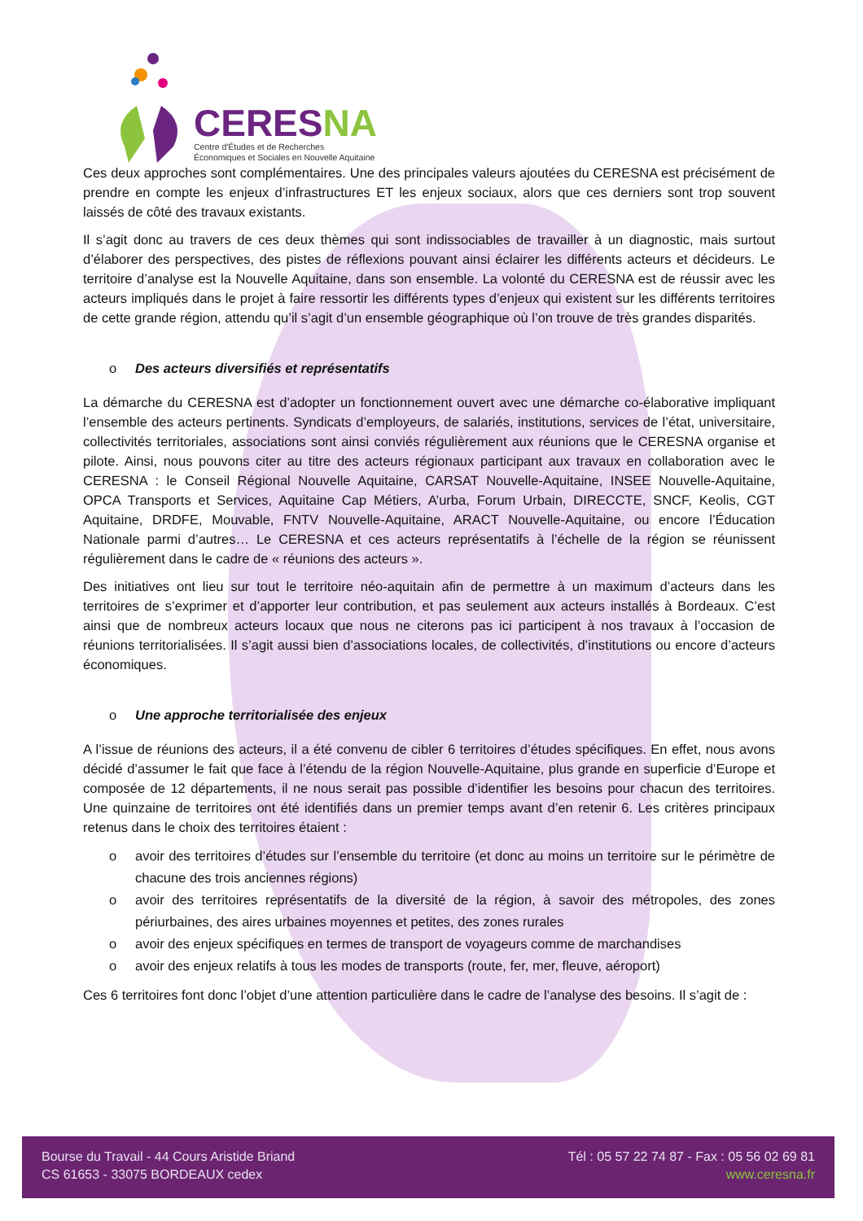CERESNA
Centre d'Études et de Recherches
Économiques et Sociales en Nouvelle Aquitaine
Ces deux approches sont complémentaires. Une des principales valeurs ajoutées du CERESNA est précisément de prendre en compte les enjeux d’infrastructures ET les enjeux sociaux, alors que ces derniers sont trop souvent laissés de côté des travaux existants.
Il s’agit donc au travers de ces deux thèmes qui sont indissociables de travailler à un diagnostic, mais surtout d’élaborer des perspectives, des pistes de réflexions pouvant ainsi éclairer les différents acteurs et décideurs. Le territoire d’analyse est la Nouvelle Aquitaine, dans son ensemble. La volonté du CERESNA est de réussir avec les acteurs impliqués dans le projet à faire ressortir les différents types d’enjeux qui existent sur les différents territoires de cette grande région, attendu qu’il s’agit d’un ensemble géographique où l’on trouve de très grandes disparités.
o Des acteurs diversifiés et représentatifs
La démarche du CERESNA est d’adopter un fonctionnement ouvert avec une démarche co-élaborative impliquant l’ensemble des acteurs pertinents. Syndicats d’employeurs, de salariés, institutions, services de l’état, universitaire, collectivités territoriales, associations sont ainsi conviés régulièrement aux réunions que le CERESNA organise et pilote. Ainsi, nous pouvons citer au titre des acteurs régionaux participant aux travaux en collaboration avec le CERESNA : le Conseil Régional Nouvelle Aquitaine, CARSAT Nouvelle-Aquitaine, INSEE Nouvelle-Aquitaine, OPCA Transports et Services, Aquitaine Cap Métiers, A’urba, Forum Urbain, DIRECCTE, SNCF, Keolis, CGT Aquitaine, DRDFE, Mouvable, FNTV Nouvelle-Aquitaine, ARACT Nouvelle-Aquitaine, ou encore l’Éducation Nationale parmi d’autres… Le CERESNA et ces acteurs représentatifs à l’échelle de la région se réunissent régulièrement dans le cadre de « réunions des acteurs ».
Des initiatives ont lieu sur tout le territoire néo-aquitain afin de permettre à un maximum d’acteurs dans les territoires de s’exprimer et d’apporter leur contribution, et pas seulement aux acteurs installés à Bordeaux. C’est ainsi que de nombreux acteurs locaux que nous ne citerons pas ici participent à nos travaux à l’occasion de réunions territorialisées. Il s’agit aussi bien d’associations locales, de collectivités, d’institutions ou encore d’acteurs économiques.
o Une approche territorialisée des enjeux
A l’issue de réunions des acteurs, il a été convenu de cibler 6 territoires d’études spécifiques. En effet, nous avons décidé d’assumer le fait que face à l’étendu de la région Nouvelle-Aquitaine, plus grande en superficie d’Europe et composée de 12 départements, il ne nous serait pas possible d’identifier les besoins pour chacun des territoires. Une quinzaine de territoires ont été identifiés dans un premier temps avant d’en retenir 6. Les critères principaux retenus dans le choix des territoires étaient :
o avoir des territoires d’études sur l’ensemble du territoire (et donc au moins un territoire sur le périmètre de chacune des trois anciennes régions)
o avoir des territoires représentatifs de la diversité de la région, à savoir des métropoles, des zones périurbaines, des aires urbaines moyennes et petites, des zones rurales
o avoir des enjeux spécifiques en termes de transport de voyageurs comme de marchandises
o avoir des enjeux relatifs à tous les modes de transports (route, fer, mer, fleuve, aéroport)
Ces 6 territoires font donc l’objet d’une attention particulière dans le cadre de l’analyse des besoins. Il s’agit de :
Bourse du Travail - 44 Cours Aristide Briand
CS 61653 - 33075 BORDEAUX cedex
Tél : 05 57 22 74 87 - Fax : 05 56 02 69 81
www.ceresna.fr